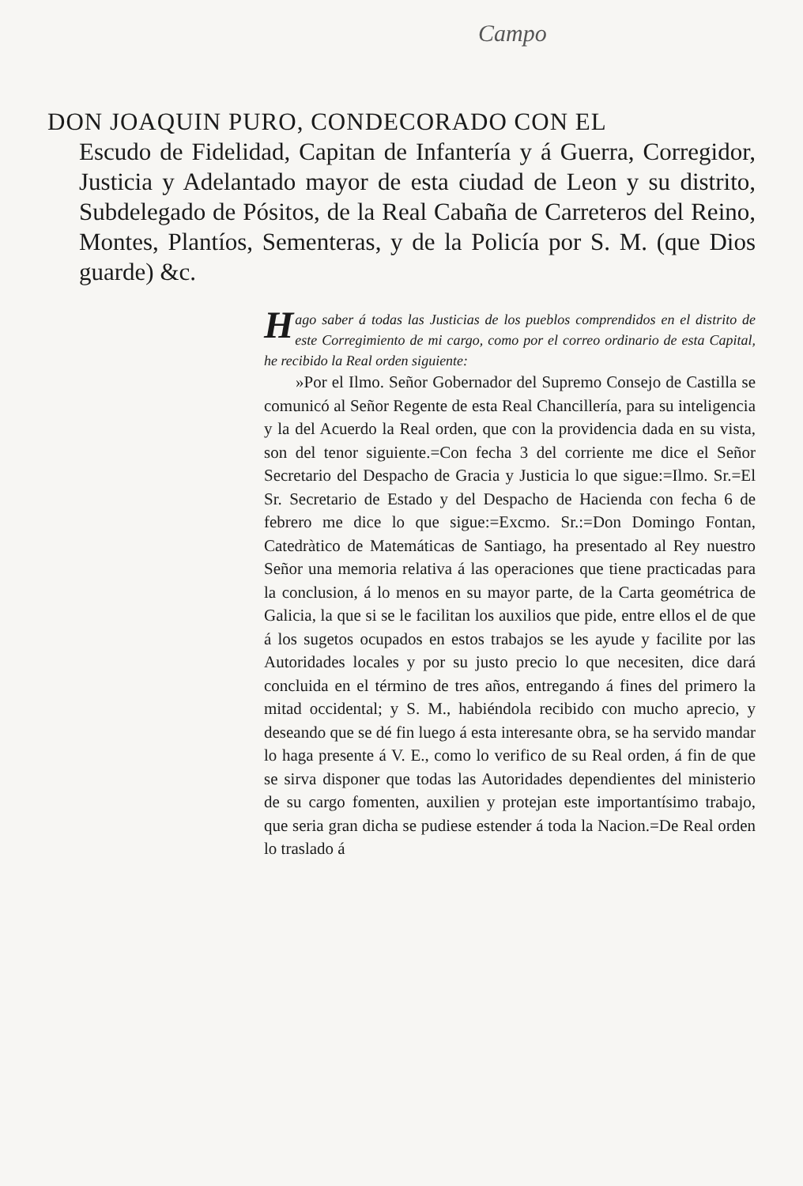Campo
DON JOAQUIN PURO, CONDECORADO CON EL
Escudo de Fidelidad, Capitan de Infantería y á Guerra, Corregidor, Justicia y Adelantado mayor de esta ciudad de Leon y su distrito, Subdelegado de Pósitos, de la Real Cabaña de Carreteros del Reino, Montes, Plantíos, Sementeras, y de la Policía por S. M. (que Dios guarde) &c.
Hago saber á todas las Justicias de los pueblos comprendidos en el distrito de este Corregimiento de mi cargo, como por el correo ordinario de esta Capital, he recibido la Real orden siguiente:
»Por el Ilmo. Señor Gobernador del Supremo Consejo de Castilla se comunicó al Señor Regente de esta Real Chancillería, para su inteligencia y la del Acuerdo la Real orden, que con la providencia dada en su vista, son del tenor siguiente.=Con fecha 3 del corriente me dice el Señor Secretario del Despacho de Gracia y Justicia lo que sigue:=Ilmo. Sr.=El Sr. Secretario de Estado y del Despacho de Hacienda con fecha 6 de febrero me dice lo que sigue:=Excmo. Sr.:=Don Domingo Fontan, Catedràtico de Matemáticas de Santiago, ha presentado al Rey nuestro Señor una memoria relativa á las operaciones que tiene practicadas para la conclusion, á lo menos en su mayor parte, de la Carta geométrica de Galicia, la que si se le facilitan los auxilios que pide, entre ellos el de que á los sugetos ocupados en estos trabajos se les ayude y facilite por las Autoridades locales y por su justo precio lo que necesiten, dice dará concluida en el término de tres años, entregando á fines del primero la mitad occidental; y S. M., habiéndola recibido con mucho aprecio, y deseando que se dé fin luego á esta interesante obra, se ha servido mandar lo haga presente á V. E., como lo verifico de su Real orden, á fin de que se sirva disponer que todas las Autoridades dependientes del ministerio de su cargo fomenten, auxilien y protejan este importantísimo trabajo, que seria gran dicha se pudiese estender á toda la Nacion.=De Real orden lo traslado á